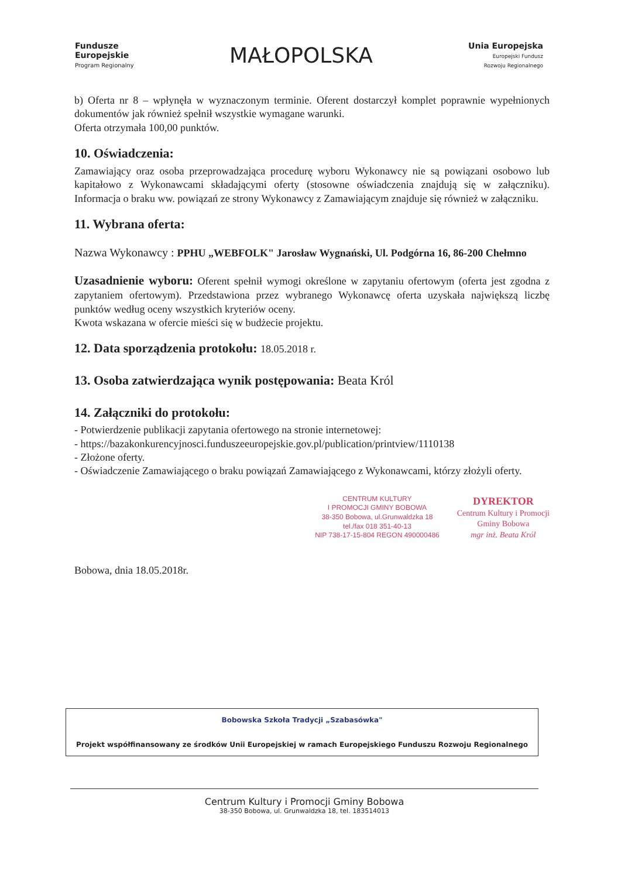Fundusze
Europejskie
Program Regionalny
MAŁOPOLSKA
Unia Europejska
Europejski Fundusz
Rozwoju Regionalnego
b) Oferta nr 8 – wpłynęła w wyznaczonym terminie. Oferent dostarczył komplet poprawnie wypełnionych dokumentów jak również spełnił wszystkie wymagane warunki.
Oferta otrzymała 100,00 punktów.
10. Oświadczenia:
Zamawiający oraz osoba przeprowadzająca procedurę wyboru Wykonawcy nie są powiązani osobowo lub kapitałowo z Wykonawcami składającymi oferty (stosowne oświadczenia znajdują się w załączniku). Informacja o braku ww. powiązań ze strony Wykonawcy z Zamawiającym znajduje się również w załączniku.
11. Wybrana oferta:
Nazwa Wykonawcy : PPHU „WEBFOLK" Jarosław Wygnański, Ul. Podgórna 16, 86-200 Chełmno
Uzasadnienie wyboru: Oferent spełnił wymogi określone w zapytaniu ofertowym (oferta jest zgodna z zapytaniem ofertowym). Przedstawiona przez wybranego Wykonawcę oferta uzyskała największą liczbę punktów według oceny wszystkich kryteriów oceny.
Kwota wskazana w ofercie mieści się w budżecie projektu.
12. Data sporządzenia protokołu: 18.05.2018 r.
13. Osoba zatwierdzająca wynik postępowania: Beata Król
14. Załączniki do protokołu:
- Potwierdzenie publikacji zapytania ofertowego na stronie internetowej:
- https://bazakonkurencyjnosci.funduszeeuropejskie.gov.pl/publication/printview/1110138
- Złożone oferty.
- Oświadczenie Zamawiającego o braku powiązań Zamawiającego z Wykonawcami, którzy złożyli oferty.
CENTRUM KULTURY
I PROMOCJI GMINY BOBOWA
38-350 Bobowa, ul.Grunwaldzka 18
tel./fax 018 351-40-13
NIP 738-17-15-804 REGON 490000486
DYREKTOR
Centrum Kultury i Promocji
Gminy Bobowa
mgr inż. Beata Król
Bobowa, dnia 18.05.2018r.
Bobowska Szkoła Tradycji „Szabasówka"
Projekt współfinansowany ze środków Unii Europejskiej w ramach Europejskiego Funduszu Rozwoju Regionalnego
Centrum Kultury i Promocji Gminy Bobowa
38-350 Bobowa, ul. Grunwaldzka 18, tel. 183514013